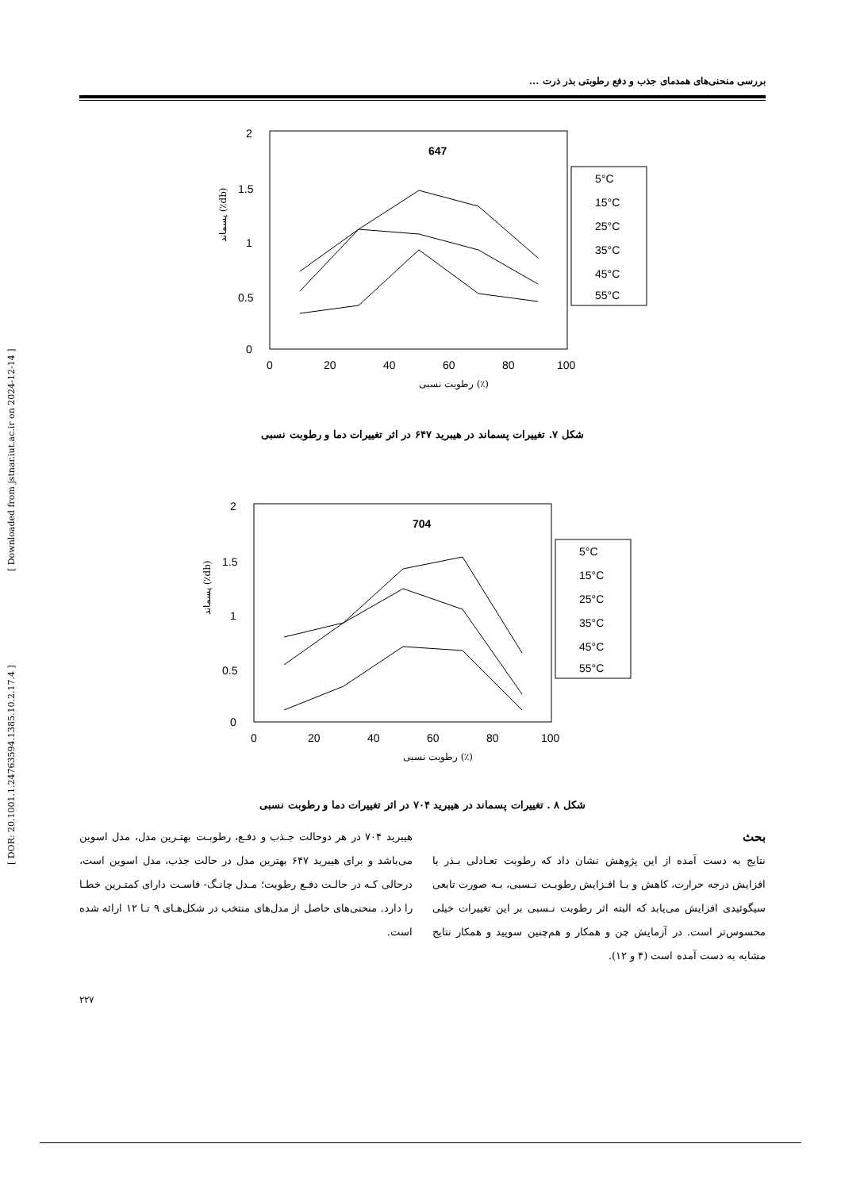[ Downloaded from jstnar.iut.ac.ir on 2024-12-14 ]
[ DOR: 20.1001.1.24763594.1385.10.2.17.4 ]
بررسی منحنی‌های همدمای جذب و دفع رطوبتی بذر ذرت ...
2
1.5
1
0.5
0
0
20
40
60
80
100
647
رطوبت نسبی (٪)
پسماند (٪db)
5°C
15°C
25°C
35°C
45°C
55°C
شکل ۷. تغییرات پسماند در هیبرید ۶۴۷ در اثر تغییرات دما و رطوبت نسبی
2
1.5
1
0.5
0
0
20
40
60
80
100
704
رطوبت نسبی (٪)
پسماند (٪db)
5°C
15°C
25°C
35°C
45°C
55°C
شکل ۸ . تغییرات پسماند در هیبرید ۷۰۴ در اثر تغییرات دما و رطوبت نسبی
هیبرید ۷۰۴ در هر دوحالت جـذب و دفـع، رطوبـت بهتـرین مدل، مدل اسوین می‌باشد و برای هیبرید ۶۴۷ بهترین مدل در حالت جذب، مدل اسوین است، درحالی کـه در حالـت دفـع رطوبت؛ مـدل چانـگ- فاسـت دارای کمتـرین خطـا را دارد. منحنی‌های حاصل از مدل‌های منتخب در شکل‌هـای ۹ تـا ۱۲ ارائه شده است.
بحث
نتایج به دست آمده از این پژوهش نشان داد که رطوبت تعـادلی بـذر با افزایش درجه حرارت، کاهش و بـا افـزایش رطوبـت نـسبی، بـه صورت تابعی سیگوئیدی افزایش می‌یابد که البته اثر رطوبت نـسبی بر این تغییرات خیلی محسوس‌تر است. در آزمایش چن و همکار و هم‌چنین سوپید و همکار نتایج مشابه به دست آمده است (۴ و ۱۲).
۲۲۷